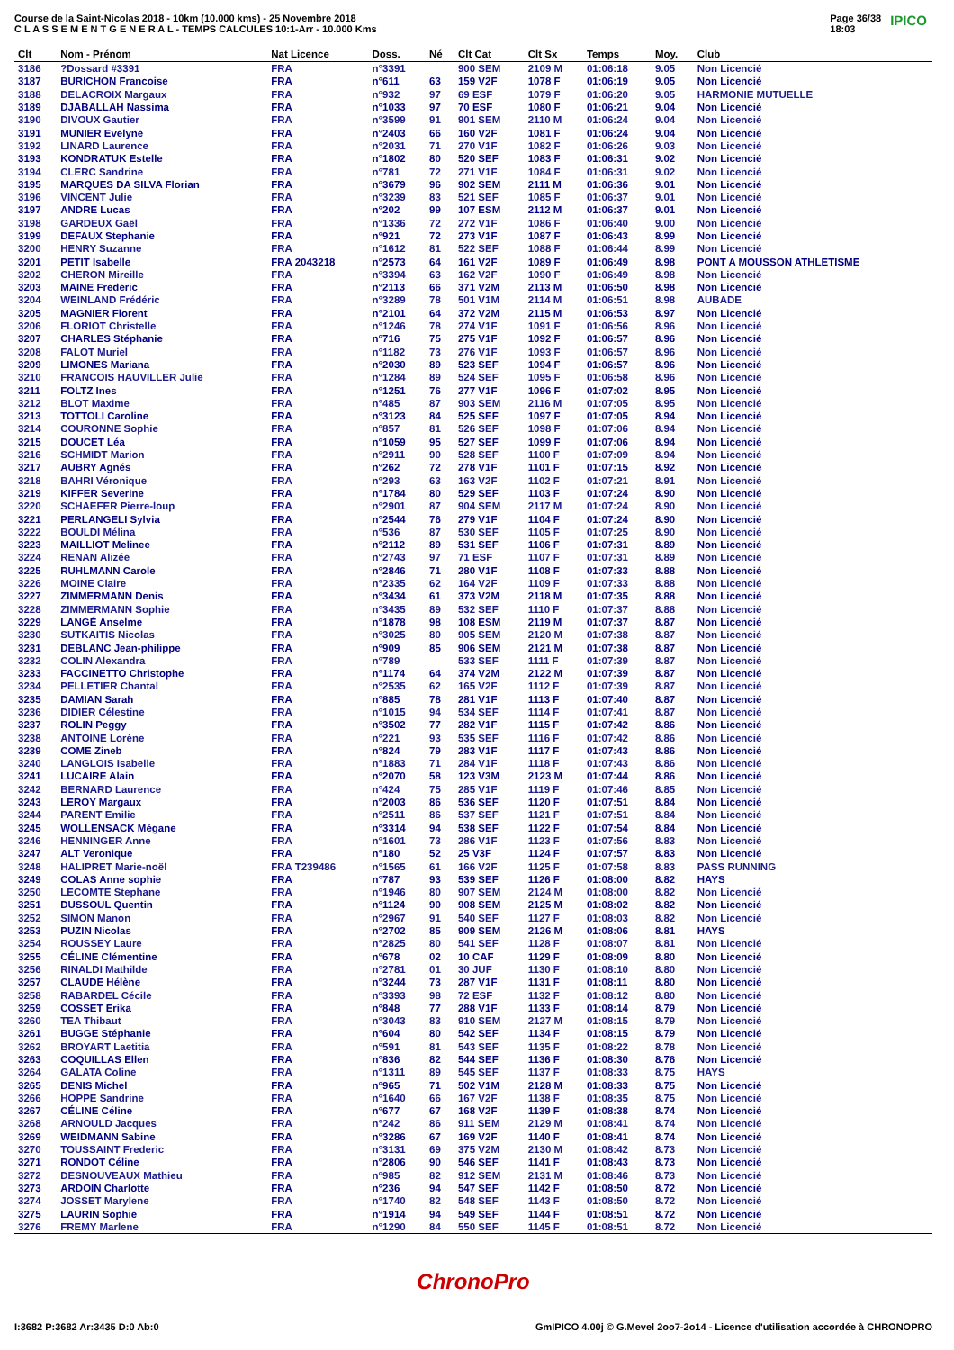Course de la Saint-Nicolas 2018 - 10km (10.000 kms) - 25 Novembre 2018
C L A S S E M E N T G E N E R A L - TEMPS CALCULES 10:1-Arr - 10.000 Kms
Page 36/38
18:03
IPICO
| Clt | Nom - Prénom | Nat Licence | Doss. | Né | Clt Cat | Clt Sx | Temps | Moy. | Club |
| --- | --- | --- | --- | --- | --- | --- | --- | --- | --- |
| 3186 | ?Dossard #3391 | FRA | n°3391 | | 900 SEM | 2109 M | 01:06:18 | 9.05 | Non Licencié |
| 3187 | BURICHON Francoise | FRA | n°611 | 63 | 159 V2F | 1078 F | 01:06:19 | 9.05 | Non Licencié |
| 3188 | DELACROIX Margaux | FRA | n°932 | 97 | 69 ESF | 1079 F | 01:06:20 | 9.05 | HARMONIE MUTUELLE |
| 3189 | DJABALLAH Nassima | FRA | n°1033 | 97 | 70 ESF | 1080 F | 01:06:21 | 9.04 | Non Licencié |
| 3190 | DIVOUX Gautier | FRA | n°3599 | 91 | 901 SEM | 2110 M | 01:06:24 | 9.04 | Non Licencié |
| 3191 | MUNIER Evelyne | FRA | n°2403 | 66 | 160 V2F | 1081 F | 01:06:24 | 9.04 | Non Licencié |
| 3192 | LINARD Laurence | FRA | n°2031 | 71 | 270 V1F | 1082 F | 01:06:26 | 9.03 | Non Licencié |
| 3193 | KONDRATUK Estelle | FRA | n°1802 | 80 | 520 SEF | 1083 F | 01:06:31 | 9.02 | Non Licencié |
| 3194 | CLERC Sandrine | FRA | n°781 | 72 | 271 V1F | 1084 F | 01:06:31 | 9.02 | Non Licencié |
| 3195 | MARQUES DA SILVA Florian | FRA | n°3679 | 96 | 902 SEM | 2111 M | 01:06:36 | 9.01 | Non Licencié |
| 3196 | VINCENT Julie | FRA | n°3239 | 83 | 521 SEF | 1085 F | 01:06:37 | 9.01 | Non Licencié |
| 3197 | ANDRE Lucas | FRA | n°202 | 99 | 107 ESM | 2112 M | 01:06:37 | 9.01 | Non Licencié |
| 3198 | GARDEUX Gaël | FRA | n°1336 | 72 | 272 V1F | 1086 F | 01:06:40 | 9.00 | Non Licencié |
| 3199 | DEFAUX Stephanie | FRA | n°921 | 72 | 273 V1F | 1087 F | 01:06:43 | 8.99 | Non Licencié |
| 3200 | HENRY Suzanne | FRA | n°1612 | 81 | 522 SEF | 1088 F | 01:06:44 | 8.99 | Non Licencié |
| 3201 | PETIT Isabelle | FRA 2043218 | n°2573 | 64 | 161 V2F | 1089 F | 01:06:49 | 8.98 | PONT A MOUSSON ATHLETISME |
| 3202 | CHERON Mireille | FRA | n°3394 | 63 | 162 V2F | 1090 F | 01:06:49 | 8.98 | Non Licencié |
| 3203 | MAINE Frederic | FRA | n°2113 | 66 | 371 V2M | 2113 M | 01:06:50 | 8.98 | Non Licencié |
| 3204 | WEINLAND Frédéric | FRA | n°3289 | 78 | 501 V1M | 2114 M | 01:06:51 | 8.98 | AUBADE |
| 3205 | MAGNIER Florent | FRA | n°2101 | 64 | 372 V2M | 2115 M | 01:06:53 | 8.97 | Non Licencié |
| 3206 | FLORIOT Christelle | FRA | n°1246 | 78 | 274 V1F | 1091 F | 01:06:56 | 8.96 | Non Licencié |
| 3207 | CHARLES Stéphanie | FRA | n°716 | 75 | 275 V1F | 1092 F | 01:06:57 | 8.96 | Non Licencié |
| 3208 | FALOT Muriel | FRA | n°1182 | 73 | 276 V1F | 1093 F | 01:06:57 | 8.96 | Non Licencié |
| 3209 | LIMONES Mariana | FRA | n°2030 | 89 | 523 SEF | 1094 F | 01:06:57 | 8.96 | Non Licencié |
| 3210 | FRANCOIS HAUVILLER Julie | FRA | n°1284 | 89 | 524 SEF | 1095 F | 01:06:58 | 8.96 | Non Licencié |
| 3211 | FOLTZ Ines | FRA | n°1251 | 76 | 277 V1F | 1096 F | 01:07:02 | 8.95 | Non Licencié |
| 3212 | BLOT Maxime | FRA | n°485 | 87 | 903 SEM | 2116 M | 01:07:05 | 8.95 | Non Licencié |
| 3213 | TOTTOLI Caroline | FRA | n°3123 | 84 | 525 SEF | 1097 F | 01:07:05 | 8.94 | Non Licencié |
| 3214 | COURONNE Sophie | FRA | n°857 | 81 | 526 SEF | 1098 F | 01:07:06 | 8.94 | Non Licencié |
| 3215 | DOUCET Léa | FRA | n°1059 | 95 | 527 SEF | 1099 F | 01:07:06 | 8.94 | Non Licencié |
| 3216 | SCHMIDT Marion | FRA | n°2911 | 90 | 528 SEF | 1100 F | 01:07:09 | 8.94 | Non Licencié |
| 3217 | AUBRY Agnés | FRA | n°262 | 72 | 278 V1F | 1101 F | 01:07:15 | 8.92 | Non Licencié |
| 3218 | BAHRI Véronique | FRA | n°293 | 63 | 163 V2F | 1102 F | 01:07:21 | 8.91 | Non Licencié |
| 3219 | KIFFER Severine | FRA | n°1784 | 80 | 529 SEF | 1103 F | 01:07:24 | 8.90 | Non Licencié |
| 3220 | SCHAEFER Pierre-loup | FRA | n°2901 | 87 | 904 SEM | 2117 M | 01:07:24 | 8.90 | Non Licencié |
| 3221 | PERLANGELI Sylvia | FRA | n°2544 | 76 | 279 V1F | 1104 F | 01:07:24 | 8.90 | Non Licencié |
| 3222 | BOULDI Mélina | FRA | n°536 | 87 | 530 SEF | 1105 F | 01:07:25 | 8.90 | Non Licencié |
| 3223 | MAILLIOT Melinee | FRA | n°2112 | 89 | 531 SEF | 1106 F | 01:07:31 | 8.89 | Non Licencié |
| 3224 | RENAN Alizée | FRA | n°2743 | 97 | 71 ESF | 1107 F | 01:07:31 | 8.89 | Non Licencié |
| 3225 | RUHLMANN Carole | FRA | n°2846 | 71 | 280 V1F | 1108 F | 01:07:33 | 8.88 | Non Licencié |
| 3226 | MOINE Claire | FRA | n°2335 | 62 | 164 V2F | 1109 F | 01:07:33 | 8.88 | Non Licencié |
| 3227 | ZIMMERMANN Denis | FRA | n°3434 | 61 | 373 V2M | 2118 M | 01:07:35 | 8.88 | Non Licencié |
| 3228 | ZIMMERMANN Sophie | FRA | n°3435 | 89 | 532 SEF | 1110 F | 01:07:37 | 8.88 | Non Licencié |
| 3229 | LANGÉ Anselme | FRA | n°1878 | 98 | 108 ESM | 2119 M | 01:07:37 | 8.87 | Non Licencié |
| 3230 | SUTKAITIS Nicolas | FRA | n°3025 | 80 | 905 SEM | 2120 M | 01:07:38 | 8.87 | Non Licencié |
| 3231 | DEBLANC Jean-philippe | FRA | n°909 | 85 | 906 SEM | 2121 M | 01:07:38 | 8.87 | Non Licencié |
| 3232 | COLIN Alexandra | FRA | n°789 | | 533 SEF | 1111 F | 01:07:39 | 8.87 | Non Licencié |
| 3233 | FACCINETTO Christophe | FRA | n°1174 | 64 | 374 V2M | 2122 M | 01:07:39 | 8.87 | Non Licencié |
| 3234 | PELLETIER Chantal | FRA | n°2535 | 62 | 165 V2F | 1112 F | 01:07:39 | 8.87 | Non Licencié |
| 3235 | DAMIAN Sarah | FRA | n°885 | 78 | 281 V1F | 1113 F | 01:07:40 | 8.87 | Non Licencié |
| 3236 | DIDIER Célestine | FRA | n°1015 | 94 | 534 SEF | 1114 F | 01:07:41 | 8.87 | Non Licencié |
| 3237 | ROLIN Peggy | FRA | n°3502 | 77 | 282 V1F | 1115 F | 01:07:42 | 8.86 | Non Licencié |
| 3238 | ANTOINE Lorène | FRA | n°221 | 93 | 535 SEF | 1116 F | 01:07:42 | 8.86 | Non Licencié |
| 3239 | COME Zineb | FRA | n°824 | 79 | 283 V1F | 1117 F | 01:07:43 | 8.86 | Non Licencié |
| 3240 | LANGLOIS Isabelle | FRA | n°1883 | 71 | 284 V1F | 1118 F | 01:07:43 | 8.86 | Non Licencié |
| 3241 | LUCAIRE Alain | FRA | n°2070 | 58 | 123 V3M | 2123 M | 01:07:44 | 8.86 | Non Licencié |
| 3242 | BERNARD Laurence | FRA | n°424 | 75 | 285 V1F | 1119 F | 01:07:46 | 8.85 | Non Licencié |
| 3243 | LEROY Margaux | FRA | n°2003 | 86 | 536 SEF | 1120 F | 01:07:51 | 8.84 | Non Licencié |
| 3244 | PARENT Emilie | FRA | n°2511 | 86 | 537 SEF | 1121 F | 01:07:51 | 8.84 | Non Licencié |
| 3245 | WOLLENSACK Mégane | FRA | n°3314 | 94 | 538 SEF | 1122 F | 01:07:54 | 8.84 | Non Licencié |
| 3246 | HENNINGER Anne | FRA | n°1601 | 73 | 286 V1F | 1123 F | 01:07:56 | 8.83 | Non Licencié |
| 3247 | ALT Veronique | FRA | n°180 | 52 | 25 V3F | 1124 F | 01:07:57 | 8.83 | Non Licencié |
| 3248 | HALIPRET Marie-noël | FRA T239486 | n°1565 | 61 | 166 V2F | 1125 F | 01:07:58 | 8.83 | PASS RUNNING |
| 3249 | COLAS Anne sophie | FRA | n°787 | 93 | 539 SEF | 1126 F | 01:08:00 | 8.82 | HAYS |
| 3250 | LECOMTE Stephane | FRA | n°1946 | 80 | 907 SEM | 2124 M | 01:08:00 | 8.82 | Non Licencié |
| 3251 | DUSSOUL Quentin | FRA | n°1124 | 90 | 908 SEM | 2125 M | 01:08:02 | 8.82 | Non Licencié |
| 3252 | SIMON Manon | FRA | n°2967 | 91 | 540 SEF | 1127 F | 01:08:03 | 8.82 | Non Licencié |
| 3253 | PUZIN Nicolas | FRA | n°2702 | 85 | 909 SEM | 2126 M | 01:08:06 | 8.81 | HAYS |
| 3254 | ROUSSEY Laure | FRA | n°2825 | 80 | 541 SEF | 1128 F | 01:08:07 | 8.81 | Non Licencié |
| 3255 | CÉLINE Clémentine | FRA | n°678 | 02 | 10 CAF | 1129 F | 01:08:09 | 8.80 | Non Licencié |
| 3256 | RINALDI Mathilde | FRA | n°2781 | 01 | 30 JUF | 1130 F | 01:08:10 | 8.80 | Non Licencié |
| 3257 | CLAUDE Hélène | FRA | n°3244 | 73 | 287 V1F | 1131 F | 01:08:11 | 8.80 | Non Licencié |
| 3258 | RABARDEL Cécile | FRA | n°3393 | 98 | 72 ESF | 1132 F | 01:08:12 | 8.80 | Non Licencié |
| 3259 | COSSET Erika | FRA | n°848 | 77 | 288 V1F | 1133 F | 01:08:14 | 8.79 | Non Licencié |
| 3260 | TEA Thibaut | FRA | n°3043 | 83 | 910 SEM | 2127 M | 01:08:15 | 8.79 | Non Licencié |
| 3261 | BUGGE Stéphanie | FRA | n°604 | 80 | 542 SEF | 1134 F | 01:08:15 | 8.79 | Non Licencié |
| 3262 | BROYART Laetitia | FRA | n°591 | 81 | 543 SEF | 1135 F | 01:08:22 | 8.78 | Non Licencié |
| 3263 | COQUILLAS Ellen | FRA | n°836 | 82 | 544 SEF | 1136 F | 01:08:30 | 8.76 | Non Licencié |
| 3264 | GALATA Coline | FRA | n°1311 | 89 | 545 SEF | 1137 F | 01:08:33 | 8.75 | HAYS |
| 3265 | DENIS Michel | FRA | n°965 | 71 | 502 V1M | 2128 M | 01:08:33 | 8.75 | Non Licencié |
| 3266 | HOPPE Sandrine | FRA | n°1640 | 66 | 167 V2F | 1138 F | 01:08:35 | 8.75 | Non Licencié |
| 3267 | CÉLINE Céline | FRA | n°677 | 67 | 168 V2F | 1139 F | 01:08:38 | 8.74 | Non Licencié |
| 3268 | ARNOULD Jacques | FRA | n°242 | 86 | 911 SEM | 2129 M | 01:08:41 | 8.74 | Non Licencié |
| 3269 | WEIDMANN Sabine | FRA | n°3286 | 67 | 169 V2F | 1140 F | 01:08:41 | 8.74 | Non Licencié |
| 3270 | TOUSSAINT Frederic | FRA | n°3131 | 69 | 375 V2M | 2130 M | 01:08:42 | 8.73 | Non Licencié |
| 3271 | RONDOT Céline | FRA | n°2806 | 90 | 546 SEF | 1141 F | 01:08:43 | 8.73 | Non Licencié |
| 3272 | DESNOUVEAUX Mathieu | FRA | n°985 | 82 | 912 SEM | 2131 M | 01:08:46 | 8.73 | Non Licencié |
| 3273 | ARDOIN Charlotte | FRA | n°236 | 94 | 547 SEF | 1142 F | 01:08:50 | 8.72 | Non Licencié |
| 3274 | JOSSET Marylene | FRA | n°1740 | 82 | 548 SEF | 1143 F | 01:08:50 | 8.72 | Non Licencié |
| 3275 | LAURIN Sophie | FRA | n°1914 | 94 | 549 SEF | 1144 F | 01:08:51 | 8.72 | Non Licencié |
| 3276 | FREMY Marlene | FRA | n°1290 | 84 | 550 SEF | 1145 F | 01:08:51 | 8.72 | Non Licencié |
ChronoPro
I:3682 P:3682 Ar:3435 D:0 Ab:0 GmIPICO 4.00j © G.Mevel 2oo7-2o14 - Licence d'utilisation accordée à CHRONOPRO